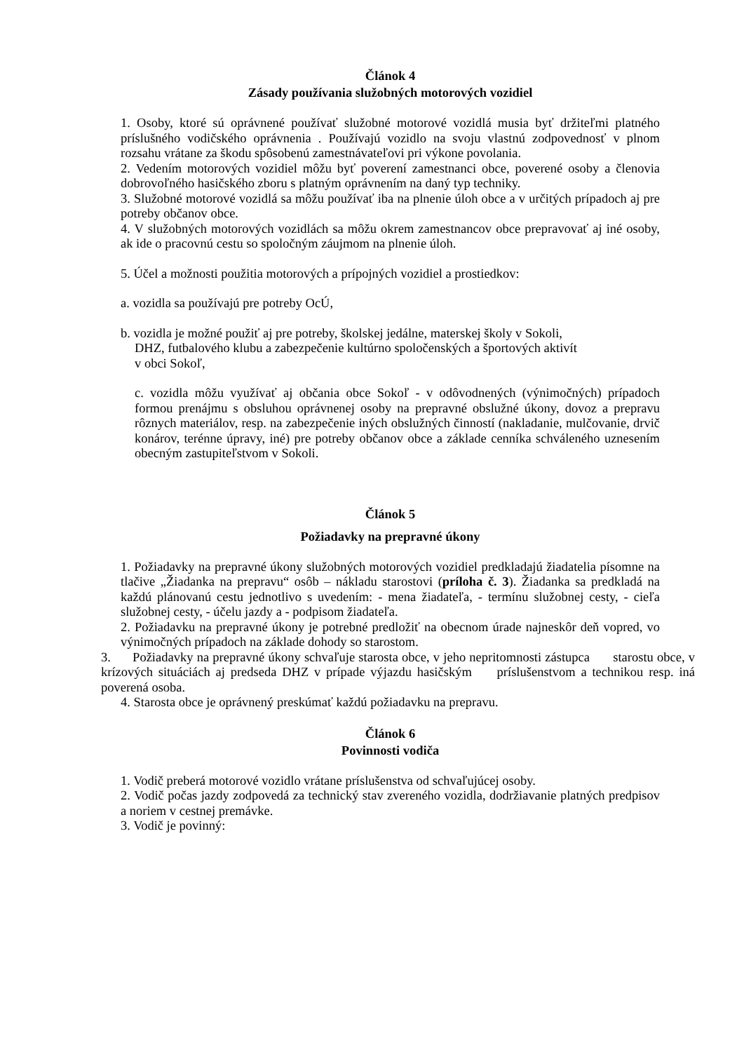Článok 4
Zásady používania služobných motorových vozidiel
1. Osoby, ktoré sú oprávnené používať služobné motorové vozidlá musia byť držiteľmi platného príslušného vodičského oprávnenia . Používajú vozidlo na svoju vlastnú zodpovednosť v plnom rozsahu vrátane za škodu spôsobenú zamestnávateľovi pri výkone povolania.
2. Vedením motorových vozidiel môžu byť poverení zamestnanci obce, poverené osoby a členovia dobrovoľného hasičského zboru s platným oprávnením na daný typ techniky.
3. Služobné motorové vozidlá sa môžu používať iba na plnenie úloh obce a v určitých prípadoch aj pre potreby občanov obce.
4. V služobných motorových vozidlách sa môžu okrem zamestnancov obce prepravovať aj iné osoby, ak ide o pracovnú cestu so spoločným záujmom na plnenie úloh.
5. Účel a možnosti použitia motorových a prípojných vozidiel a prostiedkov:
a. vozidla sa používajú pre potreby OcÚ,
b. vozidla je možné použiť aj pre potreby, školskej jedálne, materskej školy v Sokoli,
DHZ, futbalového klubu a zabezpečenie kultúrno spoločenských a športových aktivít
v obci Sokoľ,
c. vozidla môžu využívať aj občania obce Sokoľ - v odôvodnených (výnimočných) prípadoch formou prenájmu s obsluhou oprávnenej osoby na prepravné obslužné úkony, dovoz a prepravu rôznych materiálov, resp. na zabezpečenie iných obslužných činností (nakladanie, mulčovanie, drvič konárov, terénne úpravy, iné) pre potreby občanov obce a základe cenníka schváleného uznesením obecným zastupiteľstvom v Sokoli.
Článok 5
Požiadavky na prepravné úkony
1. Požiadavky na prepravné úkony služobných motorových vozidiel predkladajú žiadatelia písomne na tlačive „Žiadanka na prepravu“ osôb – nákladu starostovi (príloha č. 3). Žiadanka sa predkladá na každú plánovanú cestu jednotlivo s uvedením: - mena žiadateľa, - termínu služobnej cesty, - cieľa služobnej cesty, - účelu jazdy a - podpisom žiadateľa.
2. Požiadavku na prepravné úkony je potrebné predložiť na obecnom úrade najneskôr deň vopred, vo výnimočných prípadoch na základe dohody so starostom.
3. Požiadavky na prepravné úkony schvaľuje starosta obce, v jeho nepritomnosti zástupca starostu obce, v krízových situáciách aj predseda DHZ v prípade výjazdu hasičským príslušenstvom a technikou resp. iná poverená osoba.
4. Starosta obce je oprávnený preskúmať každú požiadavku na prepravu.
Článok 6
Povinnosti vodiča
1. Vodič preberá motorové vozidlo vrátane príslušenstva od schvaľujúcej osoby.
2. Vodič počas jazdy zodpovedá za technický stav zvereného vozidla, dodržiavanie platných predpisov a noriem v cestnej premávke.
3. Vodič je povinný: